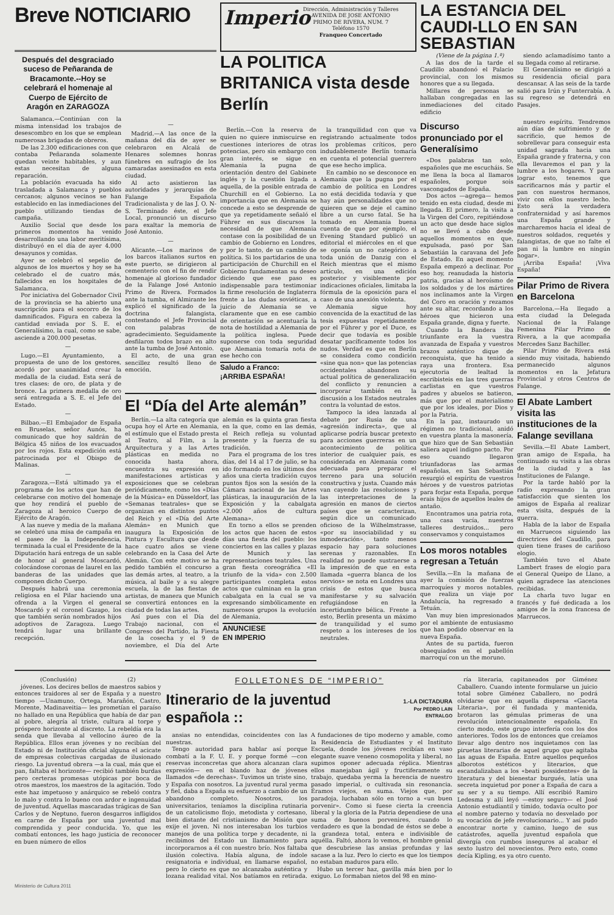Breve NOTICIARIO
Imperio
Dirección, Administración y Talleres
AVENIDA DE JOSE ANTONIO
PRIMO DE RIVERA, NUM. 7
Teléfono 1570
Franqueo Concertado
LA ESTANCIA DEL CAUDI-LLO EN SAN SEBASTIAN
Después del desgraciado suceso de Peñaranda de Bracamonte.--Hoy se celebrará el homenaje al Cuerpo de Ejército de Aragón en ZARAGOZA
Salamanca.—Continúan con la misma intensidad los trabajos de desescombro en los que se emplean numerosas brigadas de obreros.
De las 2.300 edificaciones con que contaba Peñaranda solamente quedan veinte habitables, y aun estas necesitan de alguna reparación.
La población evacuada ha sido trasladada a Salamanca y pueblos cercanos; algunos vecinos se han establecido en las inmediaciones del pueblo utilizando tiendas de campaña.
Auxilio Social que desde los primeros momentos ha venido desarrollando una labor meritísima, distribuyó en el día de ayer 4.000 desayunos y comidas.
Ayer se celebró el sepelio de algunos de los muertos y hoy se ha celebrado el de cuatro más, fallecidos en los hospitales de Salamanca.
Por iniciativa del Gobernador Civil de la provincia se ha abierto una suscripción para el socorro de los damnificados. Figura en cabeza la cantidad enviada por S. E. el Generalísimo, la cual, como se sabe, asciende a 200.000 pesetas.
—
Lugo.—El Ayuntamiento, a propuesta de uno de los gestores, acordó por unanimidad crear la medalla de la ciudad. Esta será de tres clases: de oro, de plata y de bronce. La primera medalla de oro será entregada a S. E. el Jefe del Estado.
—
Bilbao.—El Embajador de España en Bruselas, señor Aunós, ha comunicado que hoy saldrán de Bélgica 45 niños de los evacuados por los rojos. Esta expedición está patrocinada por el Obispo de Malinas.
—
Zaragoza.—Está ultimado ya el programa de los actos que han de celebrarse con motivo del homenaje que hoy rendirá el pueblo de Zaragoza al heroico Cuerpo de Ejército de Aragón.
A las nueve y media de la mañana se celebró una misa de campaña en el paseo de la Independencia, terminada la cual el Presidente de la Diputación hará entrega de un sable de honor al general Moscardó, colocándose coronas de laurel en las banderas de las unidades que componen dicho Cuerpo.
Después habrá una ceremonia religiosa en el Pilar haciendo una ofrenda a la Virgen el general Moscardó y el coronel Gazapo, los que también serán nombrados hijos adoptivos de Zaragoza. Luego tendrá lugar una brillante recepción.
—
Madrid.—A las once de la mañana del día de ayer se celebraron en Alcalá de Henares solemnes honras fúnebres en sufragio de los camaradas asesinados en esta ciudad.
Al acto asistieron las autoridades y jerarquías de Falange Española Tradicionalista y de las J. O. N-S. Terminado éste, el Jefe Local, pronunció un discurso para exaltar la memoria de José Antonio.
—
Alicante.—Los marinos de los barcos italianos surtos en este puerto, se dirigieron al cementerio con el fin de rendir homenaje al glorioso fundador de la Falange José Antonio Primo de Rivera. Formados ante la tumba, el Almirante les explicó el significado de la doctrina falangista, contestando el Jefe Provincial con palabras de agradecimiento. Seguidamente desfilaron todos brazo en alto ante la tumba de José Antonio.
El acto, de una gran sencillez resultó lleno de emoción.
LA POLITICA BRITANICA vista desde Berlín
Berlín.—Con la reserva de quien no quiere inmiscuirse en cuestiones interiores de otras potencias, pero sin embargo con gran interés, se sigue en Alemania la pugna de orientación dentro del Gabinete inglés y la cuestión ligada a aquella, de la posible entrada de Churchill en el Gobierno. La importancia que en Alemania se concede a esto se desprende de que ya repetidamente señaló el Führer en sus discursos la necesidad de que Alemania contase con la posibilidad de un cambio de Gobierno en Londres, y por lo tanto, de un cambio de política. Si los partidarios de una participación de Churchill en el Gobierno fundamentan su deseo diciendo que ese paso es indispensable para testimoniar la firme resolución de Inglaterra frente a las dudas soviéticas, a juicio de Alemania se ve claramente que en ese cambio de orientación se acentuaría la nota de hostilidad a Alemania de la política inglesa. Puede suponerse con toda seguridad que Alemania tomaría nota de ese hecho con
Saludo a Franco:
¡ARRIBA ESPAÑA!
la tranquilidad con que va registrando actualmente todos los problemas críticos, pero indudablemente Berlín tomaría en cuenta el potencial guerrero que ese hecho implica.
En cambio no se desconoce en Alemania que la pugna por el cambio de política en Londres no está decidida todavía y que hay aún personalidades que no quieren que se deje el camino libre a un curso fatal. Se ha tomado en Alemania buena cuenta de que por ejemplo, el Evening Standard publicó un editorial el miércoles en el que se oponía un no categórico a toda unión de Danzig con el Reich mientras que el mismo artículo, en una edición posterior y visiblemente por indicaciones oficiales, limitaba la fórmula de la oposición para el caso de una anexión violenta.
Alemania sigue hoy convencida de la exactitud de las tesis expuestas repetidamente por el Führer y por el Duce, es decir que todavía es posible desatar pacíficamente todos los nudos. Verdad es que en Berlín se considera como condición «sine qua non» que las potencias occidentales abandonen su actual política de generalización del conflicto y renuncien a incorporar también en la discusión a los Estados neutrales contra la voluntad de estos.
Tampoco la idea lanzada al debate por Rusia de una «agresión indirecta», que al aplicarse podría buscar pretexto para acciones guerreras en un acontecimiento de política interior de cualquier país, es considerada en Alemania como adecuada para preparar el terreno para una solución constructiva y justa. Cuando más van cayendo las resoluciones y las interpretaciones de la agresión en manos de ciertos países que se caracterizan, según dice un comunicado oficioso de la Wilhelmstrasse, «por su insociabilidad y su inmoderación», tanto menos espacio hay para soluciones serenas y razonables. En realidad no puede sustraerse a la impresión de que en esta llamada «guerra blanca de los nervios» se nota en Londres una crisis de estos que busca manifestarse y su salvación refugiándose en la incertidumbre bélica. Frente a esto, Berlín presenta un máximo de tranquilidad y el sumo respeto a los intereses de los neutrales.
El “Día del Arte alemán”
Berlín.—La alta categoría que ocupa hoy el Arte en Alemania, el estímulo que el Estado presta al Teatro, al Film, a la Arquitectura y a las Artes plásticas en medida no conocida hasta ahora, encuentra su expresión en manifestaciones artísticas y exposiciones que se celebran periódicamente, como los «Días de la Música» en Düsseldorf, las «Semanas teatrales» que se organizan en distintos puntos del Reich y el «Día del Arte Alemán» en Munich que inaugura la Exposición de Pintura y Escultura que desde hace cuatro años se viene celebrando en la Casa del Arte Alemán. Con este motivo se ha pedido también el concurso a las demás artes, al teatro, a la música, al baile y a su alegre escuela, la de las fiestas de artistas, de manera que Munich se convertirá entonces en la ciudad de todas las artes.
Así pues con el Día del Trabajo nacional, con el Congreso del Partido, la Fiesta de la cosecha y el 9 de noviembre, el Día del Arte alemán es la quinta gran fiesta en la que, como en las demás, el Reich refleja su voluntad presente y la fuerza de su tradición.
Para el programa de los tres días, del 14 al 17 de julio, se ha ido formando en los últimos dos años una cierta tradición cuyos puntos fijos son la sesión de la Cámara nacional de las Artes plásticas, la inauguración de la Exposición y la cabalgata «2.000 años de cultura Alemana».
En torno a ellos se prenden los actos que hacen de estos días una fiesta del pueblo: los conciertos en las calles y plazas de Munich y las representaciones teatrales. Una gran fiesta coreográfica «El triunfo de la vida» con 2.500 participantes completa estos actos que culminan en la gran cabalgata en la cual se va expresando simbólicamente en numerosos grupos la evolución de Alemania.
ANUNCIESE
EN IMPERIO
(Viene de la página 1.ª)
A las dos de la tarde el Caudillo abandonó el Palacio provincial, con los mismos honores que a su llegada.
Millares de personas se hallaban congregadas en las inmediaciones del citado edificio
Discurso pronunciado por el Generalísimo
«Dos palabras tan solo, españoles que me escucháis. Se me llena la boca al llamaros españoles, porque sois vascongados de España.
Dos actos —agrega— hemos tenido en esta ciudad, desde mi llegada. El primero, la visita a la Virgen del Coro, repitiéndose un acto que desde hace siglos no se llevó a cabo desde aquellos momentos en que, expulsada, pasó por San Sebastián la caravana del Jefe de Estado. En aquel momento España empezó a declinar. Por eso hoy, reanudada la historia patria, gracias al heroísmo de los soldados y de los mártires nos inclinamos ante la Virgen del Coro en oración y rezamos ante su altar, recordando a los héroes que hicieron una España grande, digna y fuerte.
Cuando la Bandera iba triunfante era la vuestra avanzada de España y vuestros brazos auténtico dique de reconquista, que ha tenido a raya una frontera. Esa ejecutoria de lealtad la escribisteis en las tres guerras carlistas en que vuestros padres y abuelos se batieron, más que por el materialismo que por los ideales, por Dios y por la Patria.
En la paz, instaurado un régimen no tradicional, anidó en vuestra planta la masonería, que hizo que de San Sebastián saliera aquel indigno pacto. Por eso cuando llegaron triunfadoras las armas españolas, en San Sebastián resurgió el espíritu de vuestros héroes y de vuestros patriotas para forjar esta España, porque erais hijos de aquellos leales de antaño.
Encontramos una patria rota, una casa vacía, nuestros talleres destruidos... pero conservamos y conquistamos
Los moros notables regresan a Tetuán
Sevilla.—En la mañana de ayer la comisión de fuerzas marroquíes y moros notables, que realiza un viaje por Andalucía, ha regresado a Tetuán.
Van muy bien impresionados por el ambiente de entusiasmo que han podido observar en la nueva España.
Antes de su partida, fueron obsequiados en el pabellón marroquí con un the moruno.
siendo aclamadísimo tanto a su llegada como al retirarse.
El Generalísimo se dirigió a su residencia oficial para descansar. A las seis de la tarde salió para Irún y Funterrabía. A su regreso se detendrá en Pasajes.
nuestro espíritu. Tendremos aún días de sufrimiento y de sacrificio, que hemos de sobrellevar para conseguir esta unidad sagrada hacia una España grande y fraterna, y con ella llevaremos el pan y la lumbre a los hogares. Y para lograr esto, tenemos que sacrificarnos más y partir el pan con nuestros hermanos, vivir con ellos nuestro lecho. Esto será la verdadera confraternidad y así haremos una España grande y marcharemos hacia el ideal de nuestros soldados, requetés y falangistas, de que no falte el pan ni la lumbre en ningún hogar».
¡Arriba España! ¡Viva España!
Pilar Primo de Rivera en Barcelona
Barcelona.—Ha llegado a esta ciudad la Delegada Nacional de la Falange Femenina Pilar Primo de Rivera, a la que acompaña Mercedes Sanz Bachiller.
Pilar Primo de Rivera está siendo muy visitada, habiendo permanecido algunos momentos en la Jefatura Provincial y otros Centros de Falange.
El Abate Lambert visita las instituciones de la Falange sevillana
Sevilla.—El Abate Lambert, gran amigo de España, ha continuado su visita a las obras de la ciudad y a las Instituciones de Falange.
Por la tarde habló por la radio expresando la gran satisfacción que sienten los amigos de España al realizar esta visita, después de la guerra.
Habla de la labor de España en Marruecos siguiendo las directrices del Caudillo, para quien tiene frases de cariñoso elogio.
También tuvo el Abate Lambert frases de elogio para el General Queipo de Llano, a quien agradece las atenciones recibidas.
La charla tuvo lugar en francés y fué dedicada a los amigos de la zona francesa de Marruecos.
(Conclusión) (2)
jóvenes. Los decires bellos de maestros sabios y entonces traidores al ser de España y a nuestro tiempo —Unamuno, Ortega, Marañón, Castro, Morente, Madinaveitia— les prometían el paraíso no hallado en una República que había de dar pan al pobre, alegría al triste, cultura al torpe y próspero horizonte al discreto. La rebeldía era la senda que llevaba al vellocino áureo de la República. Ellos eran jóvenes y no recibían del Estado ni de Institución oficial alguna el acicate de empresas colectivas cargadas de ilusionado riesgo. La juventud obrera —a la cual, más que el pan, faltaba el horizonte— recibió también burdas pero certeras promesas utópicas por boca de otros maestros, los maestros de la agitación. Todo este haz impetuoso y anárquico se rebeló contra lo malo y contra lo bueno con ardor e ingenuidad de juventud. Aquellas mascaradas trágicas de San Carlos y de Neptuno, fueron desgarros infligidos en carne de España por una juventud mal comprendida y peor conducida. Yo, que les combatí entonces, les hago justicia de reconocer en buen número de ellos
FOLLETONES DE “IMPERIO”
Itinerario de la juventud española ::
1.-LA DICTADURA
Por PEDRO LAIN ENTRALGO
ansias no entendidas, coincidentes con las nuestras.
Tengo autoridad para hablar así porque combatí a la F. U. E. y porque formé —con reservas inconcretas que ahora alcanzan clara expresión— en el blando haz de jóvenes llamados «de derechas». Tuvimos un triste sino, y España con nosotros. La juventud rural yerma y fiel, daba a España su esfuerzo a cambio de un abandono completo. Nosotros, los universitarios, teníamos la disciplina rutinaria de un catolicismo flojo, metodista y cortesano, bien distante del cristianismo de Misión que exije el joven. Ni nos interesaban los turbios manejos de una política torpe y decadente, ni recibimos del Estado un llamamiento para incorporarnos a él con nuestro brío. Nos faltaba ilusión colectiva. Había alguna, de índole resignatoria e individual, en llamarse español, pero lo cierto es que no alcanzaba auténtica y lozana realidad vital. Nos batíamos en retirada. A fundaciones de tipo moderno y amable, como la Residencia de Estudiantes y el Instituto Escuela, donde los jóvenes recibían en vaso elegante suave veneno cosmopolita y liberal, no supimos oponer adecuada réplica. Mientras ellos manejaban ágil y fructiferamente su trabajo, quedaba yerma la herencia de nuestro pasado imperial, o cultivada sin resonancia. Éramos viejos, en suma. Viejos que, por paradoja, luchaban sólo en torno a «un buen porvenir». Como si fuese cierta la creencia liberal y la gloria de la Patria dependiese de una suma de buenos porvenires, cuando lo verdadero es que la bondad de éstos se debe a la grandeza total, entera e indivisible de aquélla. Faltó, ahora lo vemos, el hombre genial que descubriese las ansias profundas y las sacase a la luz. Pero lo cierto es que los tiempos no estaban maduros para ello.
Hubo un tercer haz, gavilla más bien por lo exiguo. Lo formaban nietos del 98 en mino-
ría literaria, capitaneados por Giménez Caballero. Cuando intente formularse un juicio total sobre Giménez Caballero, no podrá olvidarse que en aquella dispersa «Gaceta Literaria», por él fundada y mantenida, brotaron las gémulas primeras de una revolución intencionalmente española. En cierto modo, este grupo interfería con los dos anteriores. Todos los de entonces que creíamos llevar algo dentro nos inquietamos con las piruetas literarias de aquel grupo que agitaba las aguas de España. Entre aquellos pequeños alborotos estéticos y literarios, que escandalizaban a los «beati possidentes» de la literatura y del bienestar burgués, latía una secreta inquietud por poner a España de cara a su ser y a su tiempo. Allí escribió Ramiro Ledesma y allí leyó —estoy seguro— el José Antonio estudiantil y tímido, todavía oculto por el nombre paterno y todavía no desvelado por su vocación de jefe revolucionario... Y así pudo encontrar norte y camino, luego de sus catástrofes, aquella juventud española que divergía con rumbos inseguros al acabar el sexto lustro del novecientos. Pero esto, como decía Kipling, es ya otro cuento.
Ministerio de Cultura 2011